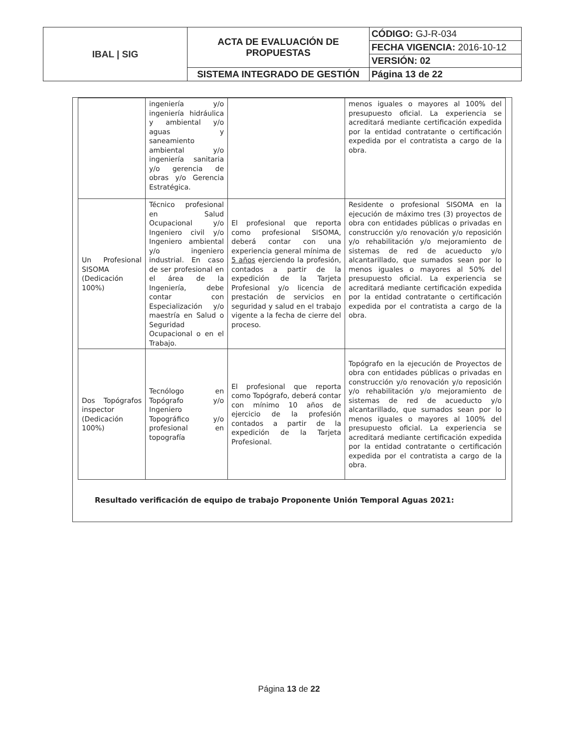| IBAL / SIG | ACTA DE EVALUACIÓN DE PROPUESTAS | CÓDIGO: GJ-R-034 |
| | | FECHA VIGENCIA: 2016-10-12 |
| | | VERSIÓN: 02 |
| | SISTEMA INTEGRADO DE GESTIÓN | Página 13 de 22 |
| | ingeniería y/o ingeniería hidráulica y ambiental y/o aguas y saneamiento ambiental y/o ingeniería sanitaria y/o gerencia de obras y/o Gerencia Estratégica. | | menos iguales o mayores al 100% del presupuesto oficial. La experiencia se acreditará mediante certificación expedida por la entidad contratante o certificación expedida por el contratista a cargo de la obra. |
| Un Profesional SISOMA (Dedicación 100%) | Técnico profesional en Salud Ocupacional y/o Ingeniero civil y/o Ingeniero ambiental y/o ingeniero industrial. En caso de ser profesional en el área de la Ingeniería, debe contar con Especialización y/o maestría en Salud o Seguridad Ocupacional o en el Trabajo. | El profesional que reporta como profesional SISOMA, deberá contar con una experiencia general mínima de 5 años ejerciendo la profesión, contados a partir de la expedición de la Tarjeta Profesional y/o licencia de prestación de servicios en seguridad y salud en el trabajo vigente a la fecha de cierre del proceso. | Residente o profesional SISOMA en la ejecución de máximo tres (3) proyectos de obra con entidades públicas o privadas en construcción y/o renovación y/o reposición y/o rehabilitación y/o mejoramiento de sistemas de red de acueducto y/o alcantarillado, que sumados sean por lo menos iguales o mayores al 50% del presupuesto oficial. La experiencia se acreditará mediante certificación expedida por la entidad contratante o certificación expedida por el contratista a cargo de la obra. |
| Dos Topógrafos inspector (Dedicación 100%) | Tecnólogo en Topógrafo y/o Ingeniero Topográfico y/o profesional en topografía | El profesional que reporta como Topógrafo, deberá contar con mínimo 10 años de ejercicio de la profesión contados a partir de la expedición de la Tarjeta Profesional. | Topógrafo en la ejecución de Proyectos de obra con entidades públicas o privadas en construcción y/o renovación y/o reposición y/o rehabilitación y/o mejoramiento de sistemas de red de acueducto y/o alcantarillado, que sumados sean por lo menos iguales o mayores al 100% del presupuesto oficial. La experiencia se acreditará mediante certificación expedida por la entidad contratante o certificación expedida por el contratista a cargo de la obra. |
Resultado verificación de equipo de trabajo Proponente Unión Temporal Aguas 2021:
Página 13 de 22